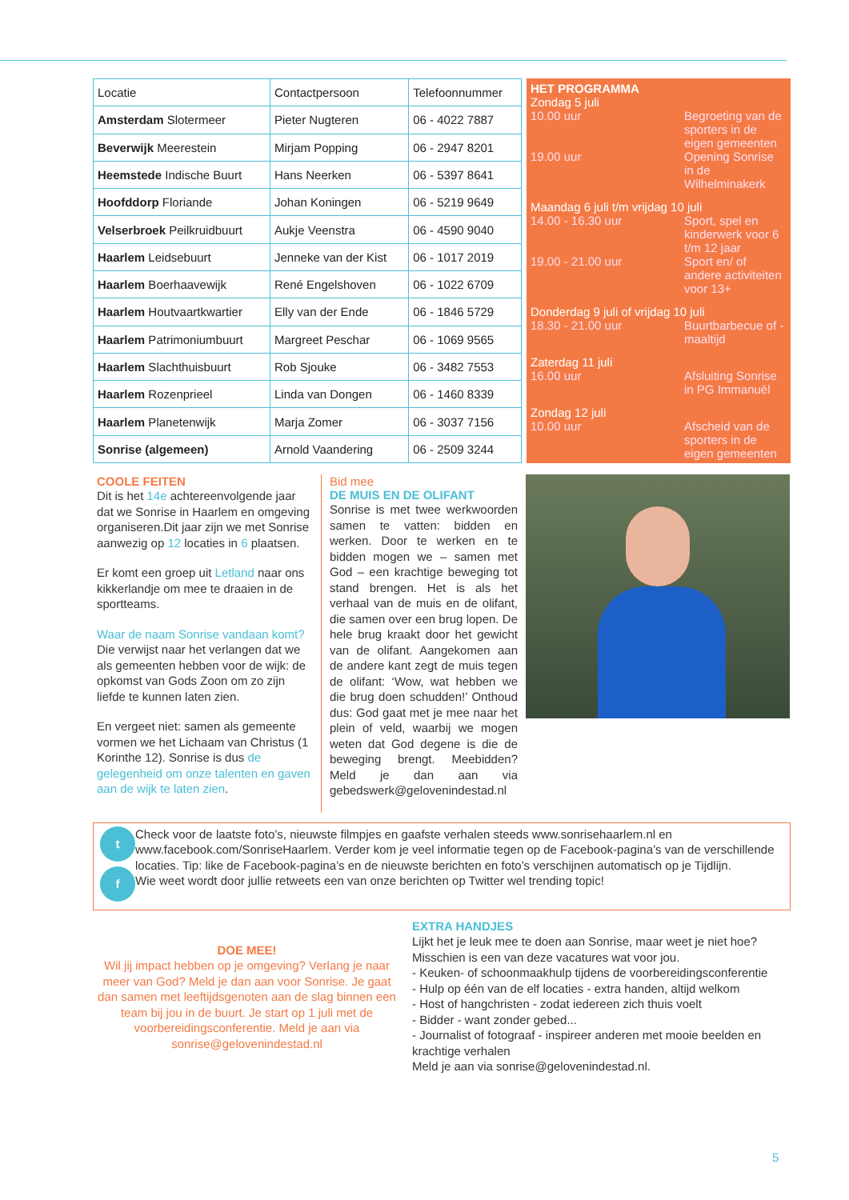| Locatie | Contactpersoon | Telefoonnummer |
| --- | --- | --- |
| Amsterdam Slotermeer | Pieter Nugteren | 06 - 4022 7887 |
| Beverwijk Meerestein | Mirjam Popping | 06 - 2947 8201 |
| Heemstede Indische Buurt | Hans Neerken | 06 - 5397 8641 |
| Hoofddorp Floriande | Johan Koningen | 06 - 5219 9649 |
| Velserbroek Peilkruidbuurt | Aukje Veenstra | 06 - 4590 9040 |
| Haarlem Leidsebuurt | Jenneke van der Kist | 06 - 1017 2019 |
| Haarlem Boerhaavewijk | René Engelshoven | 06 - 1022 6709 |
| Haarlem Houtvaartkwartier | Elly van der Ende | 06 - 1846 5729 |
| Haarlem Patrimoniumbuurt | Margreet Peschar | 06 - 1069 9565 |
| Haarlem Slachthuisbuurt | Rob Sjouke | 06 - 3482 7553 |
| Haarlem Rozenprieel | Linda van Dongen | 06 - 1460 8339 |
| Haarlem Planetenwijk | Marja Zomer | 06 - 3037 7156 |
| Sonrise (algemeen) | Arnold Vaandering | 06 - 2509 3244 |
HET PROGRAMMA
Zondag 5 juli
10.00 uur Begroeting van de sporters in de eigen gemeenten
19.00 uur Opening Sonrise in de Wilhelminakerk
Maandag 6 juli t/m vrijdag 10 juli
14.00 - 16.30 uur Sport, spel en kinderwerk voor 6 t/m 12 jaar
19.00 - 21.00 uur Sport en/ of andere activiteiten voor 13+
Donderdag 9 juli of vrijdag 10 juli
18.30 - 21.00 uur Buurtbarbecue of -maaltijd
Zaterdag 11 juli
16.00 uur Afsluiting Sonrise in PG Immanuël
Zondag 12 juli
10.00 uur Afscheid van de sporters in de eigen gemeenten
COOLE FEITEN
Dit is het 14e achtereenvolgende jaar dat we Sonrise in Haarlem en omgeving organiseren.Dit jaar zijn we met Sonrise aanwezig op 12 locaties in 6 plaatsen.
Er komt een groep uit Letland naar ons kikkerlandje om mee te draaien in de sportteams.
Waar de naam Sonrise vandaan komt? Die verwijst naar het verlangen dat we als gemeenten hebben voor de wijk: de opkomst van Gods Zoon om zo zijn liefde te kunnen laten zien.
En vergeet niet: samen als gemeente vormen we het Lichaam van Christus (1 Korinthe 12). Sonrise is dus de gelegenheid om onze talenten en gaven aan de wijk te laten zien.
Bid mee
DE MUIS EN DE OLIFANT
Sonrise is met twee werkwoorden samen te vatten: bidden en werken. Door te werken en te bidden mogen we – samen met God – een krachtige beweging tot stand brengen. Het is als het verhaal van de muis en de olifant, die samen over een brug lopen. De hele brug kraakt door het gewicht van de olifant. Aangekomen aan de andere kant zegt de muis tegen de olifant: ‘Wow, wat hebben we die brug doen schudden!’ Onthoud dus: God gaat met je mee naar het plein of veld, waarbij we mogen weten dat God degene is die de beweging brengt. Meebidden? Meld je dan aan via gebedswerk@gelovenindestad.nl
t
f
Check voor de laatste foto’s, nieuwste filmpjes en gaafste verhalen steeds www.sonrisehaarlem.nl en www.facebook.com/SonriseHaarlem. Verder kom je veel informatie tegen op de Facebook-pagina’s van de verschillende locaties. Tip: like de Facebook-pagina’s en de nieuwste berichten en foto’s verschijnen automatisch op je Tijdlijn.
Wie weet wordt door jullie retweets een van onze berichten op Twitter wel trending topic!
DOE MEE!
Wil jij impact hebben op je omgeving? Verlang je naar meer van God? Meld je dan aan voor Sonrise. Je gaat dan samen met leeftijdsgenoten aan de slag binnen een team bij jou in de buurt. Je start op 1 juli met de voorbereidingsconferentie. Meld je aan via sonrise@gelovenindestad.nl
EXTRA HANDJES
Lijkt het je leuk mee te doen aan Sonrise, maar weet je niet hoe? Misschien is een van deze vacatures wat voor jou.
- Keuken- of schoonmaakhulp tijdens de voorbereidingsconferentie
- Hulp op één van de elf locaties - extra handen, altijd welkom
- Host of hangchristen - zodat iedereen zich thuis voelt
- Bidder - want zonder gebed...
- Journalist of fotograaf - inspireer anderen met mooie beelden en krachtige verhalen
Meld je aan via sonrise@gelovenindestad.nl.
5